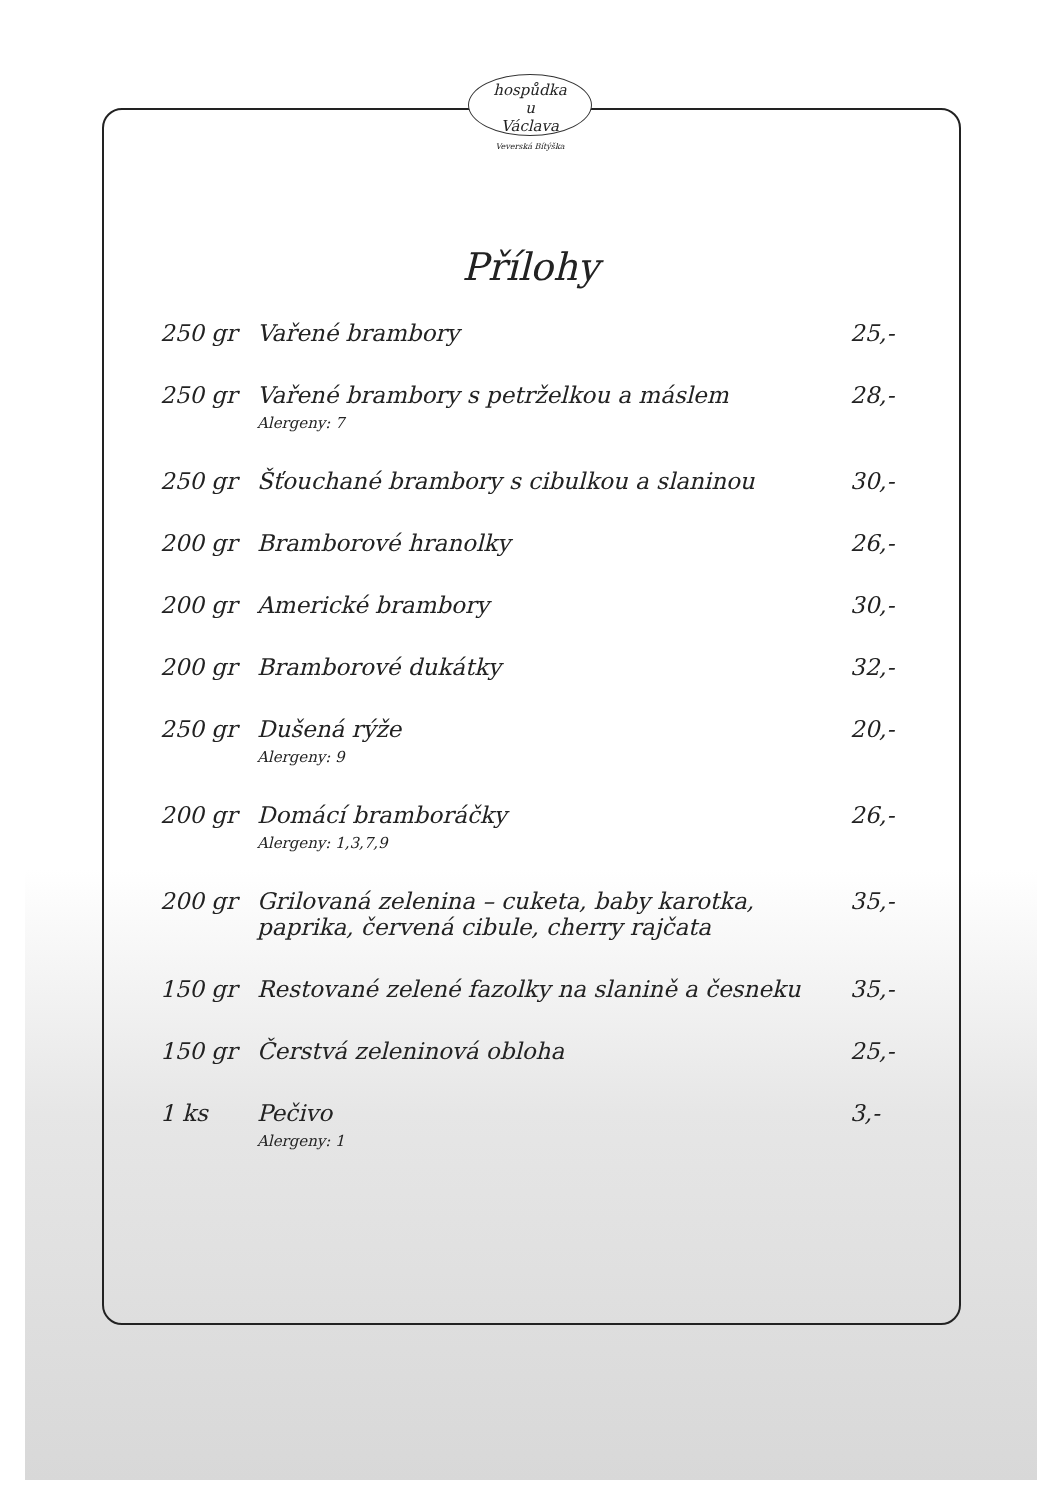hospůdka
u
Václava
Veverská Bítýška
Přílohy
| 250 gr | Vařené brambory | 25,- |
| 250 gr | Vařené brambory s petrželkou a máslem Alergeny: 7 | 28,- |
| 250 gr | Šťouchané brambory s cibulkou a slaninou | 30,- |
| 200 gr | Bramborové hranolky | 26,- |
| 200 gr | Americké brambory | 30,- |
| 200 gr | Bramborové dukátky | 32,- |
| 250 gr | Dušená rýže Alergeny: 9 | 20,- |
| 200 gr | Domácí bramboráčky Alergeny: 1,3,7,9 | 26,- |
| 200 gr | Grilovaná zelenina – cuketa, baby karotka, paprika, červená cibule, cherry rajčata | 35,- |
| 150 gr | Restované zelené fazolky na slanině a česneku | 35,- |
| 150 gr | Čerstvá zeleninová obloha | 25,- |
| 1 ks | Pečivo Alergeny: 1 | 3,- |